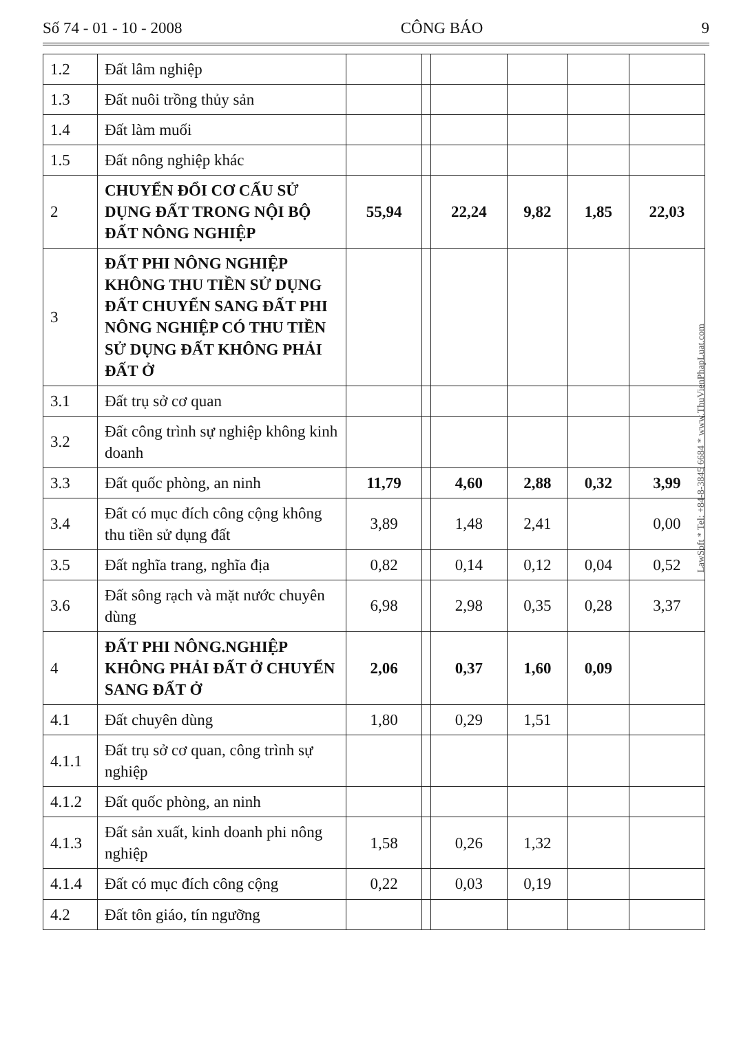Số 74 - 01 - 10 - 2008 CÔNG BÁO 9
| 1.2 | Đất lâm nghiệp | | | | | | |
| 1.3 | Đất nuôi trồng thủy sản | | | | | | |
| 1.4 | Đất làm muối | | | | | | |
| 1.5 | Đất nông nghiệp khác | | | | | | |
| 2 | CHUYỂN ĐỔI CƠ CẤU SỬ DỤNG ĐẤT TRONG NỘI BỘ ĐẤT NÔNG NGHIỆP | 55,94 | | 22,24 | 9,82 | 1,85 | 22,03 |
| 3 | ĐẤT PHI NÔNG NGHIỆP KHÔNG THU TIỀN SỬ DỤNG ĐẤT CHUYỂN SANG ĐẤT PHI NÔNG NGHIỆP CÓ THU TIỀN SỬ DỤNG ĐẤT KHÔNG PHẢI ĐẤT Ở | | | | | | |
| 3.1 | Đất trụ sở cơ quan | | | | | | |
| 3.2 | Đất công trình sự nghiệp không kinh doanh | | | | | | |
| 3.3 | Đất quốc phòng, an ninh | 11,79 | | 4,60 | 2,88 | 0,32 | 3,99 |
| 3.4 | Đất có mục đích công cộng không thu tiền sử dụng đất | 3,89 | | 1,48 | 2,41 | | 0,00 |
| 3.5 | Đất nghĩa trang, nghĩa địa | 0,82 | | 0,14 | 0,12 | 0,04 | 0,52 |
| 3.6 | Đất sông rạch và mặt nước chuyên dùng | 6,98 | | 2,98 | 0,35 | 0,28 | 3,37 |
| 4 | ĐẤT PHI NÔNG.NGHIỆP KHÔNG PHẢI ĐẤT Ở CHUYỂN SANG ĐẤT Ở | 2,06 | | 0,37 | 1,60 | 0,09 | |
| 4.1 | Đất chuyên dùng | 1,80 | | 0,29 | 1,51 | | |
| 4.1.1 | Đất trụ sở cơ quan, công trình sự nghiệp | | | | | | |
| 4.1.2 | Đất quốc phòng, an ninh | | | | | | |
| 4.1.3 | Đất sản xuất, kinh doanh phi nông nghiệp | 1,58 | | 0,26 | 1,32 | | |
| 4.1.4 | Đất có mục đích công cộng | 0,22 | | 0,03 | 0,19 | | |
| 4.2 | Đất tôn giáo, tín ngưỡng | | | | | | |
LawSoft * Tel: +84-8-3845 6684 * www.ThuVienPhapLuat.com